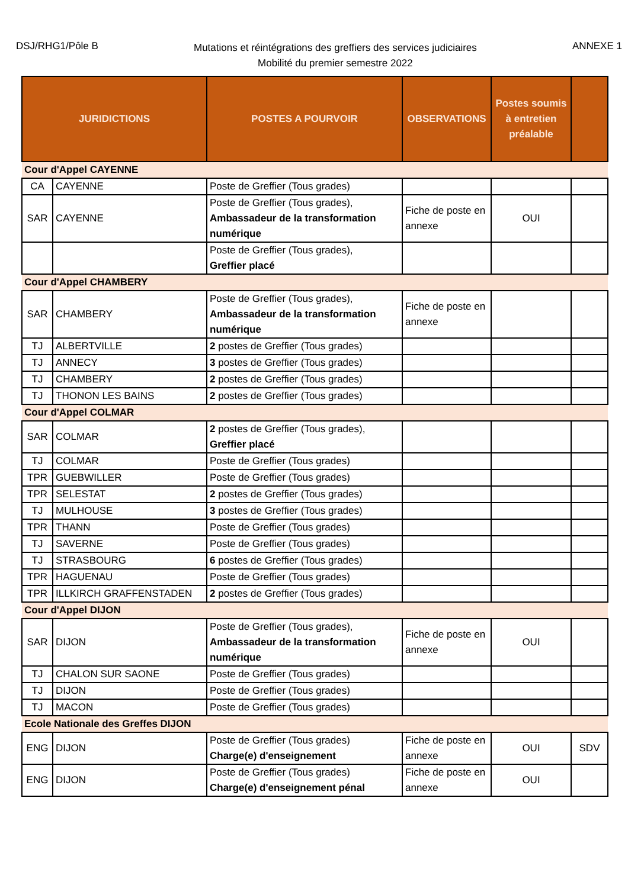DSJ/RHG1/Pôle B
Mutations et réintégrations des greffiers des services judiciaires
Mobilité du premier semestre 2022
ANNEXE 1
| JURIDICTIONS | | POSTES A POURVOIR | OBSERVATIONS | Postes soumis à entretien préalable | |
| --- | --- | --- | --- | --- | --- |
| Cour d'Appel CAYENNE | | | | | |
| CA | CAYENNE | Poste de Greffier (Tous grades) | | | |
| SAR | CAYENNE | Poste de Greffier (Tous grades), Ambassadeur de la transformation numérique | Fiche de poste en annexe | OUI | |
| | | Poste de Greffier (Tous grades), Greffier placé | | | |
| Cour d'Appel CHAMBERY | | | | | |
| SAR | CHAMBERY | Poste de Greffier (Tous grades), Ambassadeur de la transformation numérique | Fiche de poste en annexe | | |
| TJ | ALBERTVILLE | 2 postes de Greffier (Tous grades) | | | |
| TJ | ANNECY | 3 postes de Greffier (Tous grades) | | | |
| TJ | CHAMBERY | 2 postes de Greffier (Tous grades) | | | |
| TJ | THONON LES BAINS | 2 postes de Greffier (Tous grades) | | | |
| Cour d'Appel COLMAR | | | | | |
| SAR | COLMAR | 2 postes de Greffier (Tous grades), Greffier placé | | | |
| TJ | COLMAR | Poste de Greffier (Tous grades) | | | |
| TPR | GUEBWILLER | Poste de Greffier (Tous grades) | | | |
| TPR | SELESTAT | 2 postes de Greffier (Tous grades) | | | |
| TJ | MULHOUSE | 3 postes de Greffier (Tous grades) | | | |
| TPR | THANN | Poste de Greffier (Tous grades) | | | |
| TJ | SAVERNE | Poste de Greffier (Tous grades) | | | |
| TJ | STRASBOURG | 6 postes de Greffier (Tous grades) | | | |
| TPR | HAGUENAU | Poste de Greffier (Tous grades) | | | |
| TPR | ILLKIRCH GRAFFENSTADEN | 2 postes de Greffier (Tous grades) | | | |
| Cour d'Appel DIJON | | | | | |
| SAR | DIJON | Poste de Greffier (Tous grades), Ambassadeur de la transformation numérique | Fiche de poste en annexe | OUI | |
| TJ | CHALON SUR SAONE | Poste de Greffier (Tous grades) | | | |
| TJ | DIJON | Poste de Greffier (Tous grades) | | | |
| TJ | MACON | Poste de Greffier (Tous grades) | | | |
| Ecole Nationale des Greffes DIJON | | | | | |
| ENG | DIJON | Poste de Greffier (Tous grades) Charge(e) d'enseignement | Fiche de poste en annexe | OUI | SDV |
| ENG | DIJON | Poste de Greffier (Tous grades) Charge(e) d'enseignement pénal | Fiche de poste en annexe | OUI | |